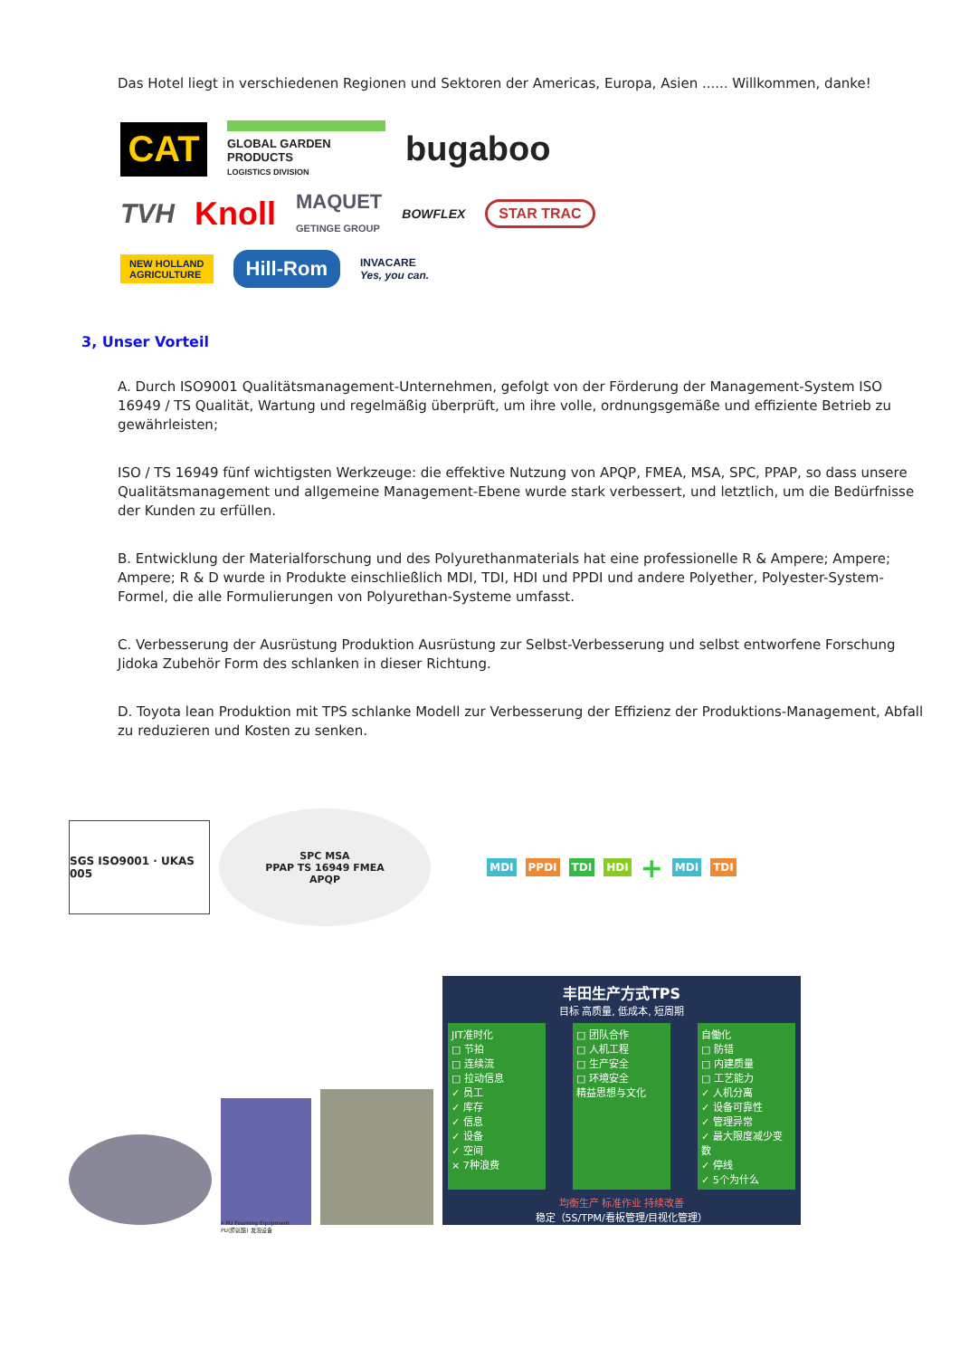Das Hotel liegt in verschiedenen Regionen und Sektoren der Americas, Europa, Asien ...... Willkommen, danke!
CAT
GLOBAL GARDEN PRODUCTS
LOGISTICS DIVISION
bugaboo
TVH
Knoll
MAQUET
GETINGE GROUP
BOWFLEX
STAR TRAC
NEW HOLLAND
AGRICULTURE
Hill-Rom
INVACARE
Yes, you can.
3, Unser Vorteil
A. Durch ISO9001 Qualitätsmanagement-Unternehmen, gefolgt von der Förderung der Management-System ISO 16949 / TS Qualität, Wartung und regelmäßig überprüft, um ihre volle, ordnungsgemäße und effiziente Betrieb zu gewährleisten;
ISO / TS 16949 fünf wichtigsten Werkzeuge: die effektive Nutzung von APQP, FMEA, MSA, SPC, PPAP, so dass unsere Qualitätsmanagement und allgemeine Management-Ebene wurde stark verbessert, und letztlich, um die Bedürfnisse der Kunden zu erfüllen.
B. Entwicklung der Materialforschung und des Polyurethanmaterials hat eine professionelle R & Ampere; Ampere; Ampere; R & D wurde in Produkte einschließlich MDI, TDI, HDI und PPDI und andere Polyether, Polyester-System-Formel, die alle Formulierungen von Polyurethan-Systeme umfasst.
C. Verbesserung der Ausrüstung Produktion Ausrüstung zur Selbst-Verbesserung und selbst entworfene Forschung Jidoka Zubehör Form des schlanken in dieser Richtung.
D. Toyota lean Produktion mit TPS schlanke Modell zur Verbesserung der Effizienz der Produktions-Management, Abfall zu reduzieren und Kosten zu senken.
SGS ISO9001 · UKAS 005
SPC MSA
PPAP TS 16949 FMEA
APQP
MDI PPDI TDI HDI + MDI TDI
• PU Foaming Equipment
PU(聚氨酯) 发泡设备
丰田生产方式TPS
目标 高质量, 低成本, 短周期
JIT准时化
□ 节拍
□ 连续流
□ 拉动信息
✓ 员工
✓ 库存
✓ 信息
✓ 设备
✓ 空间
× 7种浪费
□ 团队合作
□ 人机工程
□ 生产安全
□ 环境安全
精益思想与文化
自働化
□ 防错
□ 内建质量
□ 工艺能力
✓ 人机分离
✓ 设备可靠性
✓ 管理异常
✓ 最大限度减少变数
✓ 停线
✓ 5个为什么
均衡生产 标准作业 持续改善
稳定（5S/TPM/看板管理/目视化管理）